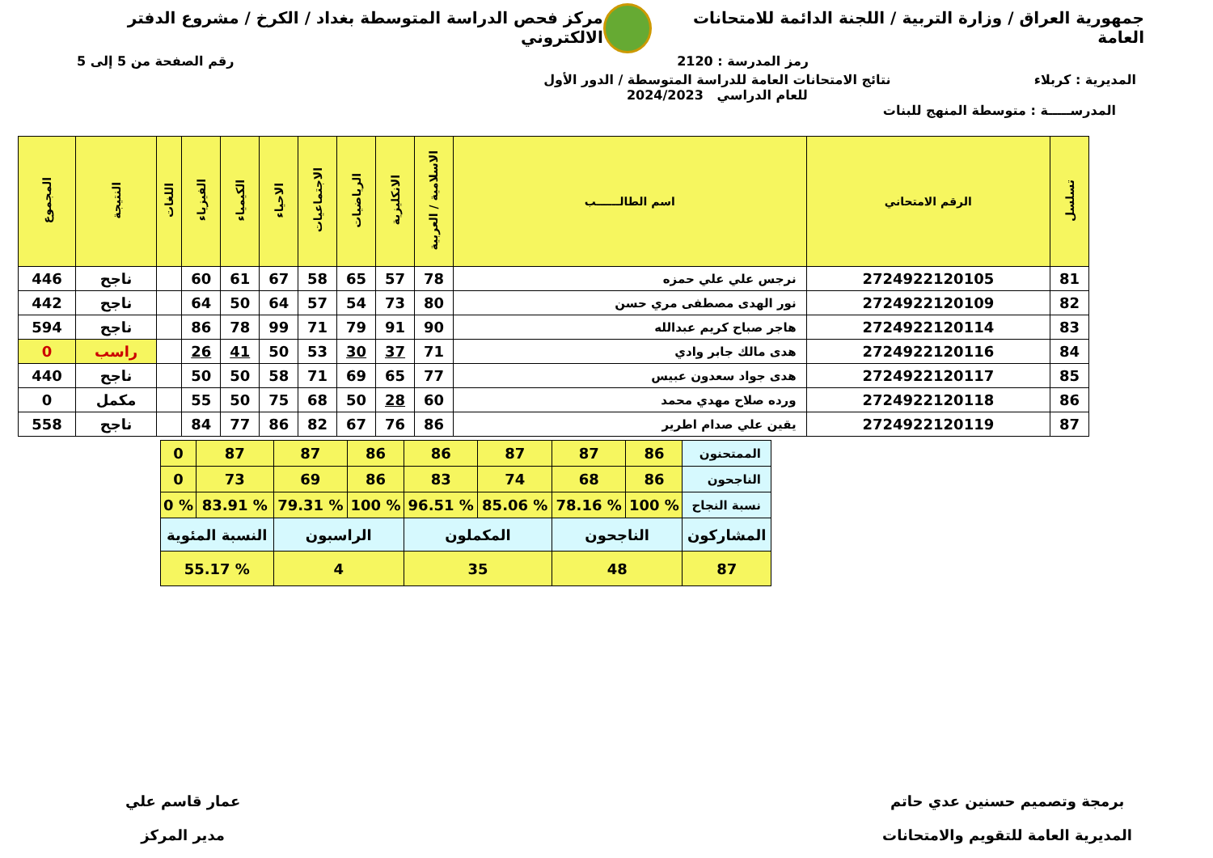جمهورية العراق / وزارة التربية / اللجنة الدائمة للامتحانات العامة
مركز فحص الدراسة المتوسطة بغداد / الكرخ / مشروع الدفتر الالكتروني
رمز المدرسة : 2120 رقم الصفحة من 5 إلى 5
المديرية : كربلاء نتائج الامتحانات العامة للدراسة المتوسطة / الدور الأول
للعام الدراسي 2024/2023
المدرســـــة : متوسطة المنهج للبنات
| تسلسل | الرقم الامتحاني | اسم الطالــــــب | الاسلامية / العربية | الانكليزية | الرياضيات | الاجتماعيات | الاحياء | الكيمياء | الفيزياء | اللغات | النتيجة | المجموع |
| --- | --- | --- | --- | --- | --- | --- | --- | --- | --- | --- | --- | --- |
| 81 | 2724922120105 | نرجس علي علي حمزه | 78 | 57 | 65 | 58 | 67 | 61 | 60 | | ناجح | 446 |
| 82 | 2724922120109 | نور الهدى مصطفى مري حسن | 80 | 73 | 54 | 57 | 64 | 50 | 64 | | ناجح | 442 |
| 83 | 2724922120114 | هاجر صباح كريم عبدالله | 90 | 91 | 79 | 71 | 99 | 78 | 86 | | ناجح | 594 |
| 84 | 2724922120116 | هدى مالك جابر وادي | 71 | 37 | 30 | 53 | 50 | 41 | 26 | | راسب | 0 |
| 85 | 2724922120117 | هدى جواد سعدون عبيس | 77 | 65 | 69 | 71 | 58 | 50 | 50 | | ناجح | 440 |
| 86 | 2724922120118 | ورده صلاح مهدي محمد | 60 | 28 | 50 | 68 | 75 | 50 | 55 | | مكمل | 0 |
| 87 | 2724922120119 | يقين علي صدام اطرير | 86 | 76 | 67 | 82 | 86 | 77 | 84 | | ناجح | 558 |
| الممتحنون | 86 | 87 | 87 | 86 | 86 | 87 | 87 | 0 |
| الناجحون | 86 | 68 | 74 | 83 | 86 | 69 | 73 | 0 |
| نسبة النجاح | % 100 | % 78.16 | % 85.06 | % 96.51 | % 100 | % 79.31 | % 83.91 | % 0 |
| المشاركون | الناجحون | | المكملون | | الراسبون | | النسبة المئوية | |
| 87 | 48 | | 35 | | 4 | | % 55.17 | |
برمجة وتصميم حسنين عدي حاتم
المديرية العامة للتقويم والامتحانات
عمار قاسم علي
مدير المركز